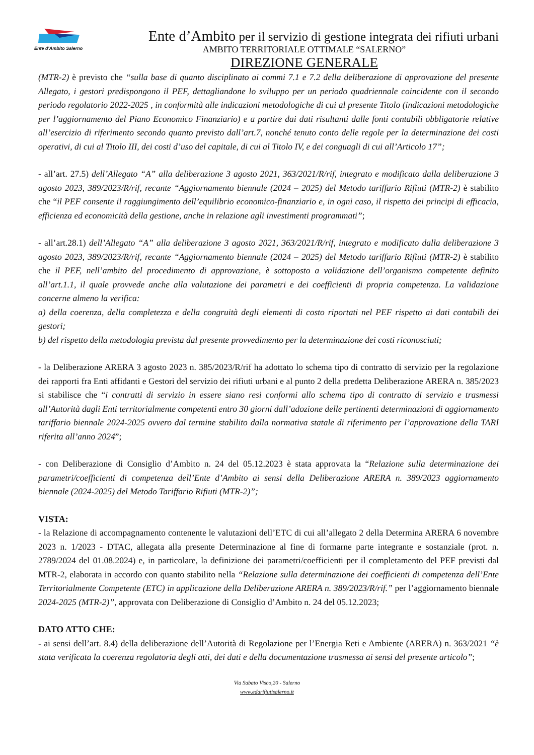Ente d'Ambito Salerno
Ente d’Ambito per il servizio di gestione integrata dei rifiuti urbani
AMBITO TERRITORIALE OTTIMALE “SALERNO”
DIREZIONE GENERALE
(MTR-2) è previsto che “sulla base di quanto disciplinato ai commi 7.1 e 7.2 della deliberazione di approvazione del presente Allegato, i gestori predispongono il PEF, dettagliandone lo sviluppo per un periodo quadriennale coincidente con il secondo periodo regolatorio 2022-2025 , in conformità alle indicazioni metodologiche di cui al presente Titolo (indicazioni metodologiche per l’aggiornamento del Piano Economico Finanziario) e a partire dai dati risultanti dalle fonti contabili obbligatorie relative all’esercizio di riferimento secondo quanto previsto dall’art.7, nonché tenuto conto delle regole per la determinazione dei costi operativi, di cui al Titolo III, dei costi d’uso del capitale, di cui al Titolo IV, e dei conguagli di cui all’Articolo 17”;
- all’art. 27.5) dell’Allegato “A” alla deliberazione 3 agosto 2021, 363/2021/R/rif, integrato e modificato dalla deliberazione 3 agosto 2023, 389/2023/R/rif, recante “Aggiornamento biennale (2024 – 2025) del Metodo tariffario Rifiuti (MTR-2) è stabilito che “il PEF consente il raggiungimento dell’equilibrio economico-finanziario e, in ogni caso, il rispetto dei principi di efficacia, efficienza ed economicità della gestione, anche in relazione agli investimenti programmati”;
- all’art.28.1) dell’Allegato “A” alla deliberazione 3 agosto 2021, 363/2021/R/rif, integrato e modificato dalla deliberazione 3 agosto 2023, 389/2023/R/rif, recante “Aggiornamento biennale (2024 – 2025) del Metodo tariffario Rifiuti (MTR-2) è stabilito che il PEF, nell’ambito del procedimento di approvazione, è sottoposto a validazione dell’organismo competente definito all’art.1.1, il quale provvede anche alla valutazione dei parametri e dei coefficienti di propria competenza. La validazione concerne almeno la verifica:
a) della coerenza, della completezza e della congruità degli elementi di costo riportati nel PEF rispetto ai dati contabili dei gestori;
b) del rispetto della metodologia prevista dal presente provvedimento per la determinazione dei costi riconosciuti;
- la Deliberazione ARERA 3 agosto 2023 n. 385/2023/R/rif ha adottato lo schema tipo di contratto di servizio per la regolazione dei rapporti fra Enti affidanti e Gestori del servizio dei rifiuti urbani e al punto 2 della predetta Deliberazione ARERA n. 385/2023 si stabilisce che “i contratti di servizio in essere siano resi conformi allo schema tipo di contratto di servizio e trasmessi all’Autorità dagli Enti territorialmente competenti entro 30 giorni dall’adozione delle pertinenti determinazioni di aggiornamento tariffario biennale 2024-2025 ovvero dal termine stabilito dalla normativa statale di riferimento per l’approvazione della TARI riferita all’anno 2024”;
- con Deliberazione di Consiglio d’Ambito n. 24 del 05.12.2023 è stata approvata la “Relazione sulla determinazione dei parametri/coefficienti di competenza dell’Ente d’Ambito ai sensi della Deliberazione ARERA n. 389/2023 aggiornamento biennale (2024-2025) del Metodo Tariffario Rifiuti (MTR-2)”;
VISTA:
- la Relazione di accompagnamento contenente le valutazioni dell’ETC di cui all’allegato 2 della Determina ARERA 6 novembre 2023 n. 1/2023 - DTAC, allegata alla presente Determinazione al fine di formarne parte integrante e sostanziale (prot. n. 2789/2024 del 01.08.2024) e, in particolare, la definizione dei parametri/coefficienti per il completamento del PEF previsti dal MTR-2, elaborata in accordo con quanto stabilito nella “Relazione sulla determinazione dei coefficienti di competenza dell’Ente Territorialmente Competente (ETC) in applicazione della Deliberazione ARERA n. 389/2023/R/rif.” per l’aggiornamento biennale 2024-2025 (MTR-2)”, approvata con Deliberazione di Consiglio d’Ambito n. 24 del 05.12.2023;
DATO ATTO CHE:
- ai sensi dell’art. 8.4) della deliberazione dell’Autorità di Regolazione per l’Energia Reti e Ambiente (ARERA) n. 363/2021 “è stata verificata la coerenza regolatoria degli atti, dei dati e della documentazione trasmessa ai sensi del presente articolo”;
Via Sabato Visco,20 - Salerno
www.edarifiutisalerno.it